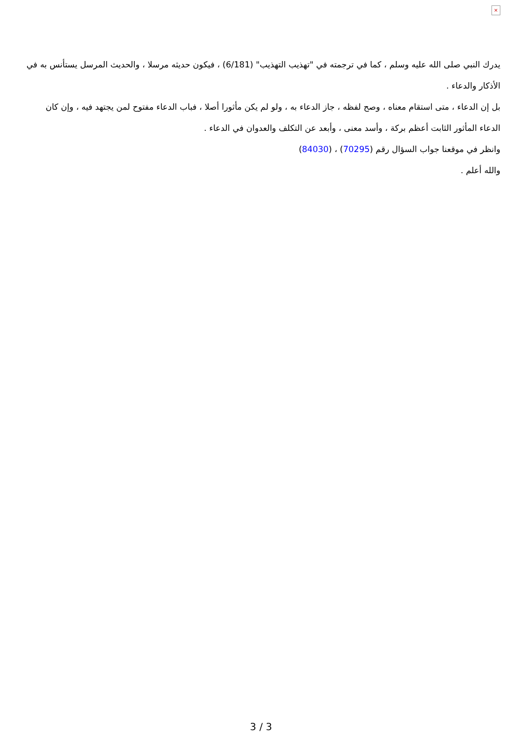×
يدرك النبي صلى الله عليه وسلم ، كما في ترجمته في "تهذيب التهذيب" (6/181) ، فيكون حديثه مرسلا ، والحديث المرسل يستأنس به في الأذكار والدعاء .
بل إن الدعاء ، متى استقام معناه ، وصح لفظه ، جاز الدعاء به ، ولو لم يكن مأثورا أصلا ، فباب الدعاء مفتوح لمن يجتهد فيه ، وإن كان الدعاء المأثور الثابت أعظم بركة ، وأسد معنى ، وأبعد عن التكلف والعدوان في الدعاء .
وانظر في موقعنا جواب السؤال رقم (70295) ، (84030)
والله أعلم .
3 / 3